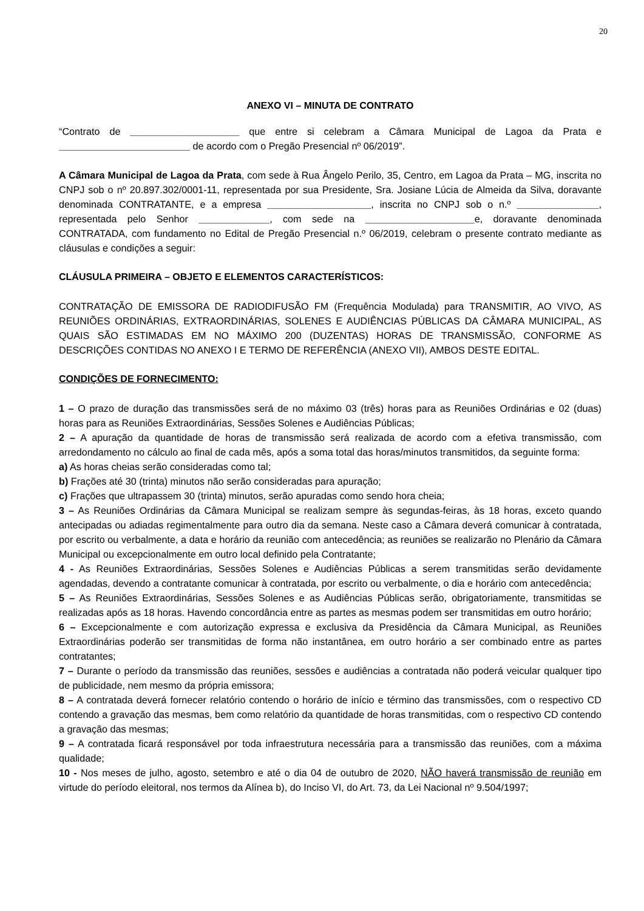20
ANEXO VI – MINUTA DE CONTRATO
“Contrato de ____________________ que entre si celebram a Câmara Municipal de Lagoa da Prata e ________________________ de acordo com o Pregão Presencial nº 06/2019”.
A Câmara Municipal de Lagoa da Prata, com sede à Rua Ângelo Perilo, 35, Centro, em Lagoa da Prata – MG, inscrita no CNPJ sob o nº 20.897.302/0001-11, representada por sua Presidente, Sra. Josiane Lúcia de Almeida da Silva, doravante denominada CONTRATANTE, e a empresa ___________________, inscrita no CNPJ sob o n.º _______________, representada pelo Senhor _____________, com sede na ____________________e, doravante denominada CONTRATADA, com fundamento no Edital de Pregão Presencial n.º 06/2019, celebram o presente contrato mediante as cláusulas e condições a seguir:
CLÁUSULA PRIMEIRA – OBJETO E ELEMENTOS CARACTERÍSTICOS:
CONTRATAÇÃO DE EMISSORA DE RADIODIFUSÃO FM (Frequência Modulada) para TRANSMITIR, AO VIVO, AS REUNIÕES ORDINÁRIAS, EXTRAORDINÁRIAS, SOLENES E AUDIÊNCIAS PÚBLICAS DA CÂMARA MUNICIPAL, AS QUAIS SÃO ESTIMADAS EM NO MÁXIMO 200 (DUZENTAS) HORAS DE TRANSMISSÃO, CONFORME AS DESCRIÇÕES CONTIDAS NO ANEXO I E TERMO DE REFERÊNCIA (ANEXO VII), AMBOS DESTE EDITAL.
CONDIÇÕES DE FORNECIMENTO:
1 – O prazo de duração das transmissões será de no máximo 03 (três) horas para as Reuniões Ordinárias e 02 (duas) horas para as Reuniões Extraordinárias, Sessões Solenes e Audiências Públicas;
2 – A apuração da quantidade de horas de transmissão será realizada de acordo com a efetiva transmissão, com arredondamento no cálculo ao final de cada mês, após a soma total das horas/minutos transmitidos, da seguinte forma:
a) As horas cheias serão consideradas como tal;
b) Frações até 30 (trinta) minutos não serão consideradas para apuração;
c) Frações que ultrapassem 30 (trinta) minutos, serão apuradas como sendo hora cheia;
3 – As Reuniões Ordinárias da Câmara Municipal se realizam sempre às segundas-feiras, às 18 horas, exceto quando antecipadas ou adiadas regimentalmente para outro dia da semana. Neste caso a Câmara deverá comunicar à contratada, por escrito ou verbalmente, a data e horário da reunião com antecedência; as reuniões se realizarão no Plenário da Câmara Municipal ou excepcionalmente em outro local definido pela Contratante;
4 - As Reuniões Extraordinárias, Sessões Solenes e Audiências Públicas a serem transmitidas serão devidamente agendadas, devendo a contratante comunicar à contratada, por escrito ou verbalmente, o dia e horário com antecedência;
5 – As Reuniões Extraordinárias, Sessões Solenes e as Audiências Públicas serão, obrigatoriamente, transmitidas se realizadas após as 18 horas. Havendo concordância entre as partes as mesmas podem ser transmitidas em outro horário;
6 – Excepcionalmente e com autorização expressa e exclusiva da Presidência da Câmara Municipal, as Reuniões Extraordinárias poderão ser transmitidas de forma não instantânea, em outro horário a ser combinado entre as partes contratantes;
7 – Durante o período da transmissão das reuniões, sessões e audiências a contratada não poderá veicular qualquer tipo de publicidade, nem mesmo da própria emissora;
8 – A contratada deverá fornecer relatório contendo o horário de início e término das transmissões, com o respectivo CD contendo a gravação das mesmas, bem como relatório da quantidade de horas transmitidas, com o respectivo CD contendo a gravação das mesmas;
9 – A contratada ficará responsável por toda infraestrutura necessária para a transmissão das reuniões, com a máxima qualidade;
10 - Nos meses de julho, agosto, setembro e até o dia 04 de outubro de 2020, NÃO haverá transmissão de reunião em virtude do período eleitoral, nos termos da Alínea b), do Inciso VI, do Art. 73, da Lei Nacional nº 9.504/1997;